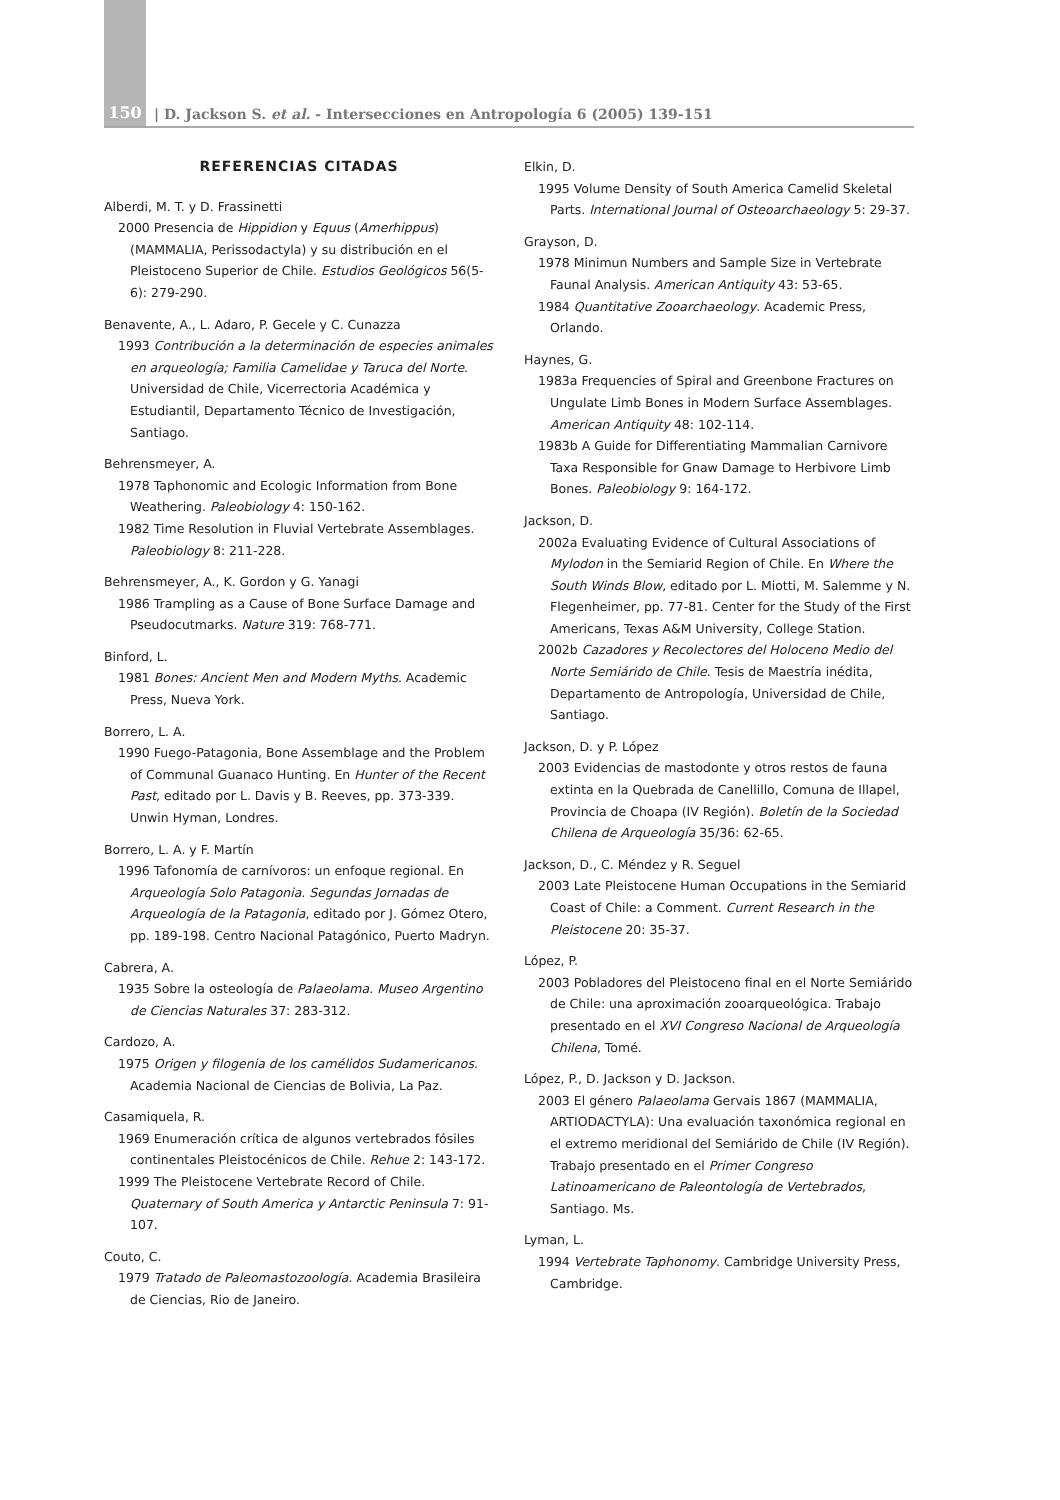150 | D. Jackson S. et al. - Intersecciones en Antropología 6 (2005) 139-151
REFERENCIAS CITADAS
Alberdi, M. T. y D. Frassinetti
2000 Presencia de Hippidion y Equus (Amerhippus) (MAMMALIA, Perissodactyla) y su distribución en el Pleistoceno Superior de Chile. Estudios Geológicos 56(5-6): 279-290.
Benavente, A., L. Adaro, P. Gecele y C. Cunazza
1993 Contribución a la determinación de especies animales en arqueología; Familia Camelidae y Taruca del Norte. Universidad de Chile, Vicerrectoria Académica y Estudiantil, Departamento Técnico de Investigación, Santiago.
Behrensmeyer, A.
1978 Taphonomic and Ecologic Information from Bone Weathering. Paleobiology 4: 150-162.
1982 Time Resolution in Fluvial Vertebrate Assemblages. Paleobiology 8: 211-228.
Behrensmeyer, A., K. Gordon y G. Yanagi
1986 Trampling as a Cause of Bone Surface Damage and Pseudocutmarks. Nature 319: 768-771.
Binford, L.
1981 Bones: Ancient Men and Modern Myths. Academic Press, Nueva York.
Borrero, L. A.
1990 Fuego-Patagonia, Bone Assemblage and the Problem of Communal Guanaco Hunting. En Hunter of the Recent Past, editado por L. Davis y B. Reeves, pp. 373-339. Unwin Hyman, Londres.
Borrero, L. A. y F. Martín
1996 Tafonomía de carnívoros: un enfoque regional. En Arqueología Solo Patagonia. Segundas Jornadas de Arqueología de la Patagonia, editado por J. Gómez Otero, pp. 189-198. Centro Nacional Patagónico, Puerto Madryn.
Cabrera, A.
1935 Sobre la osteología de Palaeolama. Museo Argentino de Ciencias Naturales 37: 283-312.
Cardozo, A.
1975 Origen y filogenia de los camélidos Sudamericanos. Academia Nacional de Ciencias de Bolivia, La Paz.
Casamiquela, R.
1969 Enumeración crítica de algunos vertebrados fósiles continentales Pleistocénicos de Chile. Rehue 2: 143-172.
1999 The Pleistocene Vertebrate Record of Chile. Quaternary of South America y Antarctic Peninsula 7: 91-107.
Couto, C.
1979 Tratado de Paleomastozoología. Academia Brasileira de Ciencias, Rio de Janeiro.
Elkin, D.
1995 Volume Density of South America Camelid Skeletal Parts. International Journal of Osteoarchaeology 5: 29-37.
Grayson, D.
1978 Minimun Numbers and Sample Size in Vertebrate Faunal Analysis. American Antiquity 43: 53-65.
1984 Quantitative Zooarchaeology. Academic Press, Orlando.
Haynes, G.
1983a Frequencies of Spiral and Greenbone Fractures on Ungulate Limb Bones in Modern Surface Assemblages. American Antiquity 48: 102-114.
1983b A Guide for Differentiating Mammalian Carnivore Taxa Responsible for Gnaw Damage to Herbivore Limb Bones. Paleobiology 9: 164-172.
Jackson, D.
2002a Evaluating Evidence of Cultural Associations of Mylodon in the Semiarid Region of Chile. En Where the South Winds Blow, editado por L. Miotti, M. Salemme y N. Flegenheimer, pp. 77-81. Center for the Study of the First Americans, Texas A&M University, College Station.
2002b Cazadores y Recolectores del Holoceno Medio del Norte Semiárido de Chile. Tesis de Maestría inédita, Departamento de Antropología, Universidad de Chile, Santiago.
Jackson, D. y P. López
2003 Evidencias de mastodonte y otros restos de fauna extinta en la Quebrada de Canellillo, Comuna de Illapel, Provincia de Choapa (IV Región). Boletín de la Sociedad Chilena de Arqueología 35/36: 62-65.
Jackson, D., C. Méndez y R. Seguel
2003 Late Pleistocene Human Occupations in the Semiarid Coast of Chile: a Comment. Current Research in the Pleistocene 20: 35-37.
López, P.
2003 Pobladores del Pleistoceno final en el Norte Semiárido de Chile: una aproximación zooarqueológica. Trabajo presentado en el XVI Congreso Nacional de Arqueología Chilena, Tomé.
López, P., D. Jackson y D. Jackson.
2003 El género Palaeolama Gervais 1867 (MAMMALIA, ARTIODACTYLA): Una evaluación taxonómica regional en el extremo meridional del Semiárido de Chile (IV Región). Trabajo presentado en el Primer Congreso Latinoamericano de Paleontología de Vertebrados, Santiago. Ms.
Lyman, L.
1994 Vertebrate Taphonomy. Cambridge University Press, Cambridge.